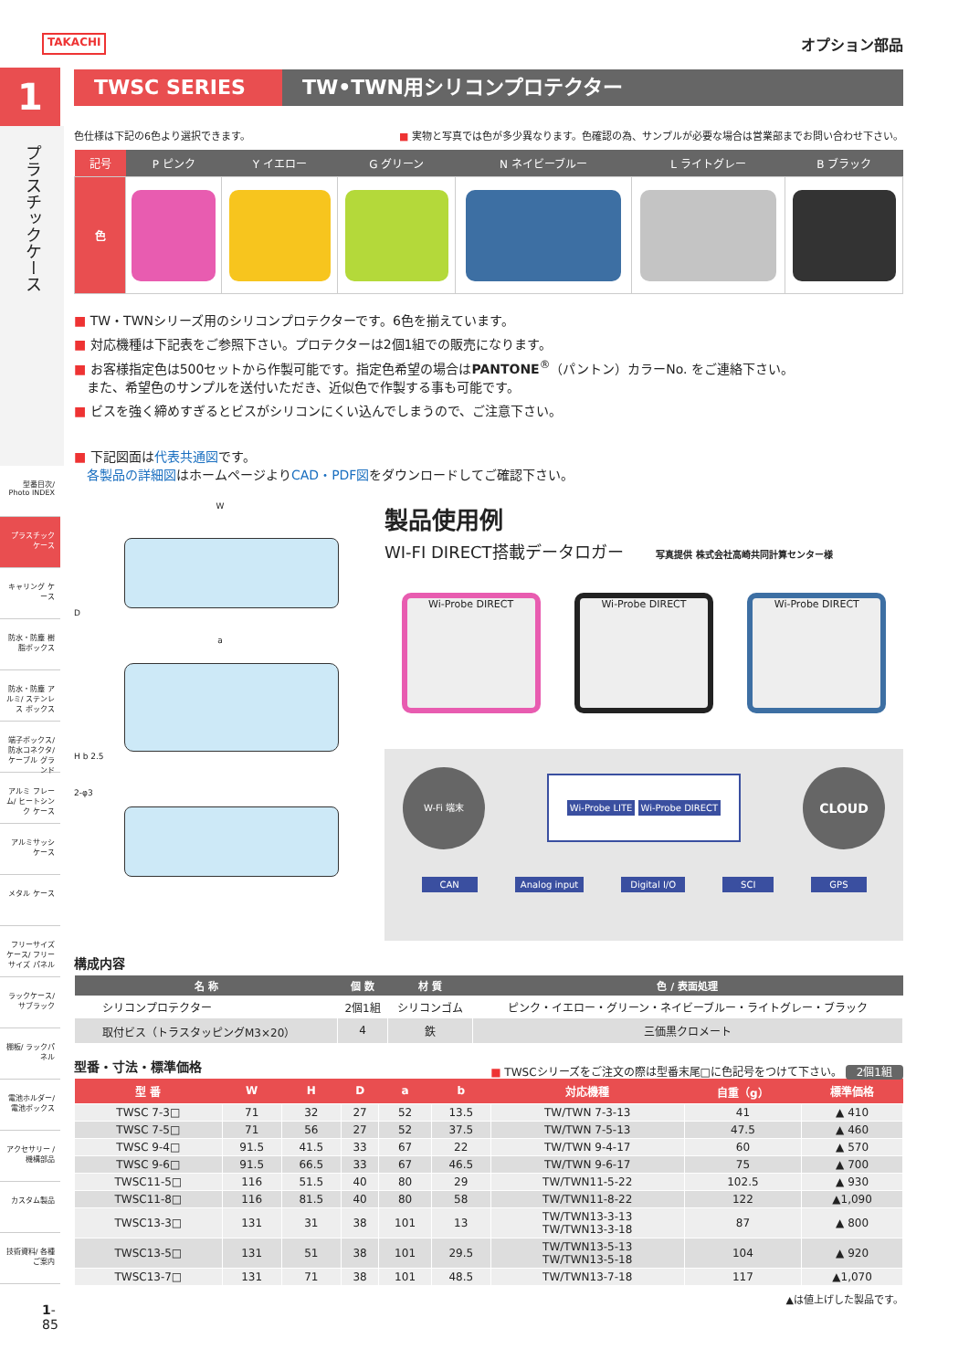1
プラスチックケース
型番目次/ Photo INDEX
プラスチック ケース
キャリング ケース
防水・防塵 樹脂ボックス
防水・防塵 アルミ/ ステンレス ボックス
端子ボックス/ 防水コネクタ/ ケーブル グランド
アルミ フレーム/ ヒートシンク ケース
アルミサッシ ケース
メタル ケース
フリーサイズ ケース/ フリーサイズ パネル
ラックケース/ サブラック
棚板/ ラックパネル
電池ホルダー/ 電池ボックス
アクセサリー /機構部品
カスタム製品
技術資料/ 各種ご案内
1-85
TAKACHI オプション部品
TWSC SERIES TW•TWN用シリコンプロテクター
色仕様は下記の6色より選択できます。 ■ 実物と写真では色が多少異なります。色確認の為、サンプルが必要な場合は営業部までお問い合わせ下さい。
| 記号 | P ピンク | Y イエロー | G グリーン | N ネイビーブルー | L ライトグレー | B ブラック |
| --- | --- | --- | --- | --- | --- | --- |
| 色 | | | | | | |
■ TW・TWNシリーズ用のシリコンプロテクターです。6色を揃えています。
■ 対応機種は下記表をご参照下さい。プロテクターは2個1組での販売になります。
■ お客様指定色は500セットから作製可能です。指定色希望の場合はPANTONE<sup>®</sup>（パントン）カラーNo. をご連絡下さい。
　また、希望色のサンプルを送付いただき、近似色で作製する事も可能です。
■ ビスを強く締めすぎるとビスがシリコンにくい込んでしまうので、ご注意下さい。
■ 下記図面は代表共通図です。
　各製品の詳細図はホームページよりCAD・PDF図をダウンロードしてご確認下さい。
W
D
a
H b 2.5
2-φ3
製品使用例
WI-FI DIRECT搭載データロガー 写真提供 株式会社高崎共同計算センター様
Wi-Probe DIRECT Wi-Probe DIRECT Wi-Probe DIRECT
W-Fi 端末 Wi-Probe LITE Wi-Probe DIRECT CLOUD
CAN Analog input Digital I/O SCI GPS
構成内容
| 名 称 | 個 数 | 材 質 | 色 / 表面処理 |
| --- | --- | --- | --- |
| シリコンプロテクター | 2個1組 | シリコンゴム | ピンク・イエロー・グリーン・ネイビーブルー・ライトグレー・ブラック |
| 取付ビス（トラスタッピングM3×20） | 4 | 鉄 | 三価黒クロメート |
型番・寸法・標準価格
■ TWSCシリーズをご注文の際は型番末尾□に色記号をつけて下さい。 2個1組
| 型 番 | W | H | D | a | b | 対応機種 | 自重（g） | 標準価格 |
| --- | --- | --- | --- | --- | --- | --- | --- | --- |
| TWSC 7-3□ | 71 | 32 | 27 | 52 | 13.5 | TW/TWN 7-3-13 | 41 | ▲ 410 |
| TWSC 7-5□ | 71 | 56 | 27 | 52 | 37.5 | TW/TWN 7-5-13 | 47.5 | ▲ 460 |
| TWSC 9-4□ | 91.5 | 41.5 | 33 | 67 | 22 | TW/TWN 9-4-17 | 60 | ▲ 570 |
| TWSC 9-6□ | 91.5 | 66.5 | 33 | 67 | 46.5 | TW/TWN 9-6-17 | 75 | ▲ 700 |
| TWSC11-5□ | 116 | 51.5 | 40 | 80 | 29 | TW/TWN11-5-22 | 102.5 | ▲ 930 |
| TWSC11-8□ | 116 | 81.5 | 40 | 80 | 58 | TW/TWN11-8-22 | 122 | ▲1,090 |
| TWSC13-3□ | 131 | 31 | 38 | 101 | 13 | TW/TWN13-3-13 TW/TWN13-3-18 | 87 | ▲ 800 |
| TWSC13-5□ | 131 | 51 | 38 | 101 | 29.5 | TW/TWN13-5-13 TW/TWN13-5-18 | 104 | ▲ 920 |
| TWSC13-7□ | 131 | 71 | 38 | 101 | 48.5 | TW/TWN13-7-18 | 117 | ▲1,070 |
▲は値上げした製品です。